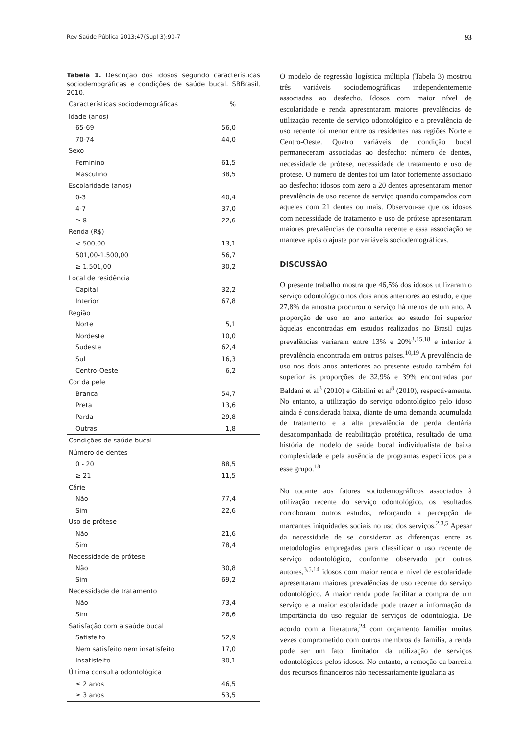Rev Saúde Pública 2013;47(Supl 3):90-7 93
Tabela 1. Descrição dos idosos segundo características sociodemográficas e condições de saúde bucal. SBBrasil, 2010.
| Características sociodemográficas | % |
| --- | --- |
| Idade (anos) | |
| 65-69 | 56,0 |
| 70-74 | 44,0 |
| Sexo | |
| Feminino | 61,5 |
| Masculino | 38,5 |
| Escolaridade (anos) | |
| 0-3 | 40,4 |
| 4-7 | 37,0 |
| ≥ 8 | 22,6 |
| Renda (R$) | |
| < 500,00 | 13,1 |
| 501,00-1.500,00 | 56,7 |
| ≥ 1.501,00 | 30,2 |
| Local de residência | |
| Capital | 32,2 |
| Interior | 67,8 |
| Região | |
| Norte | 5,1 |
| Nordeste | 10,0 |
| Sudeste | 62,4 |
| Sul | 16,3 |
| Centro-Oeste | 6,2 |
| Cor da pele | |
| Branca | 54,7 |
| Preta | 13,6 |
| Parda | 29,8 |
| Outras | 1,8 |
| Condições de saúde bucal | |
| Número de dentes | |
| 0 - 20 | 88,5 |
| ≥ 21 | 11,5 |
| Cárie | |
| Não | 77,4 |
| Sim | 22,6 |
| Uso de prótese | |
| Não | 21,6 |
| Sim | 78,4 |
| Necessidade de prótese | |
| Não | 30,8 |
| Sim | 69,2 |
| Necessidade de tratamento | |
| Não | 73,4 |
| Sim | 26,6 |
| Satisfação com a saúde bucal | |
| Satisfeito | 52,9 |
| Nem satisfeito nem insatisfeito | 17,0 |
| Insatisfeito | 30,1 |
| Última consulta odontológica | |
| ≤ 2 anos | 46,5 |
| ≥ 3 anos | 53,5 |
O modelo de regressão logística múltipla (Tabela 3) mostrou três variáveis sociodemográficas independentemente associadas ao desfecho. Idosos com maior nível de escolaridade e renda apresentaram maiores prevalências de utilização recente de serviço odontológico e a prevalência de uso recente foi menor entre os residentes nas regiões Norte e Centro-Oeste. Quatro variáveis de condição bucal permaneceram associadas ao desfecho: número de dentes, necessidade de prótese, necessidade de tratamento e uso de prótese. O número de dentes foi um fator fortemente associado ao desfecho: idosos com zero a 20 dentes apresentaram menor prevalência de uso recente de serviço quando comparados com aqueles com 21 dentes ou mais. Observou-se que os idosos com necessidade de tratamento e uso de prótese apresentaram maiores prevalências de consulta recente e essa associação se manteve após o ajuste por variáveis sociodemográficas.
DISCUSSÃO
O presente trabalho mostra que 46,5% dos idosos utilizaram o serviço odontológico nos dois anos anteriores ao estudo, e que 27,8% da amostra procurou o serviço há menos de um ano. A proporção de uso no ano anterior ao estudo foi superior àquelas encontradas em estudos realizados no Brasil cujas prevalências variaram entre 13% e 20%<sup>3,15,18</sup> e inferior à prevalência encontrada em outros países.<sup>10,19</sup> A prevalência de uso nos dois anos anteriores ao presente estudo também foi superior às proporções de 32,9% e 39% encontradas por Baldani et al<sup>3</sup> (2010) e Gibilini et al<sup>8</sup> (2010), respectivamente. No entanto, a utilização do serviço odontológico pelo idoso ainda é considerada baixa, diante de uma demanda acumulada de tratamento e a alta prevalência de perda dentária desacompanhada de reabilitação protética, resultado de uma história de modelo de saúde bucal individualista de baixa complexidade e pela ausência de programas específicos para esse grupo.<sup>18</sup>
No tocante aos fatores sociodemográficos associados à utilização recente do serviço odontológico, os resultados corroboram outros estudos, reforçando a percepção de marcantes iniquidades sociais no uso dos serviços.<sup>2,3,5</sup> Apesar da necessidade de se considerar as diferenças entre as metodologias empregadas para classificar o uso recente de serviço odontológico, conforme observado por outros autores,<sup>3,5,14</sup> idosos com maior renda e nível de escolaridade apresentaram maiores prevalências de uso recente do serviço odontológico. A maior renda pode facilitar a compra de um serviço e a maior escolaridade pode trazer a informação da importância do uso regular de serviços de odontologia. De acordo com a literatura,<sup>24</sup> com orçamento familiar muitas vezes comprometido com outros membros da família, a renda pode ser um fator limitador da utilização de serviços odontológicos pelos idosos. No entanto, a remoção da barreira dos recursos financeiros não necessariamente igualaria as